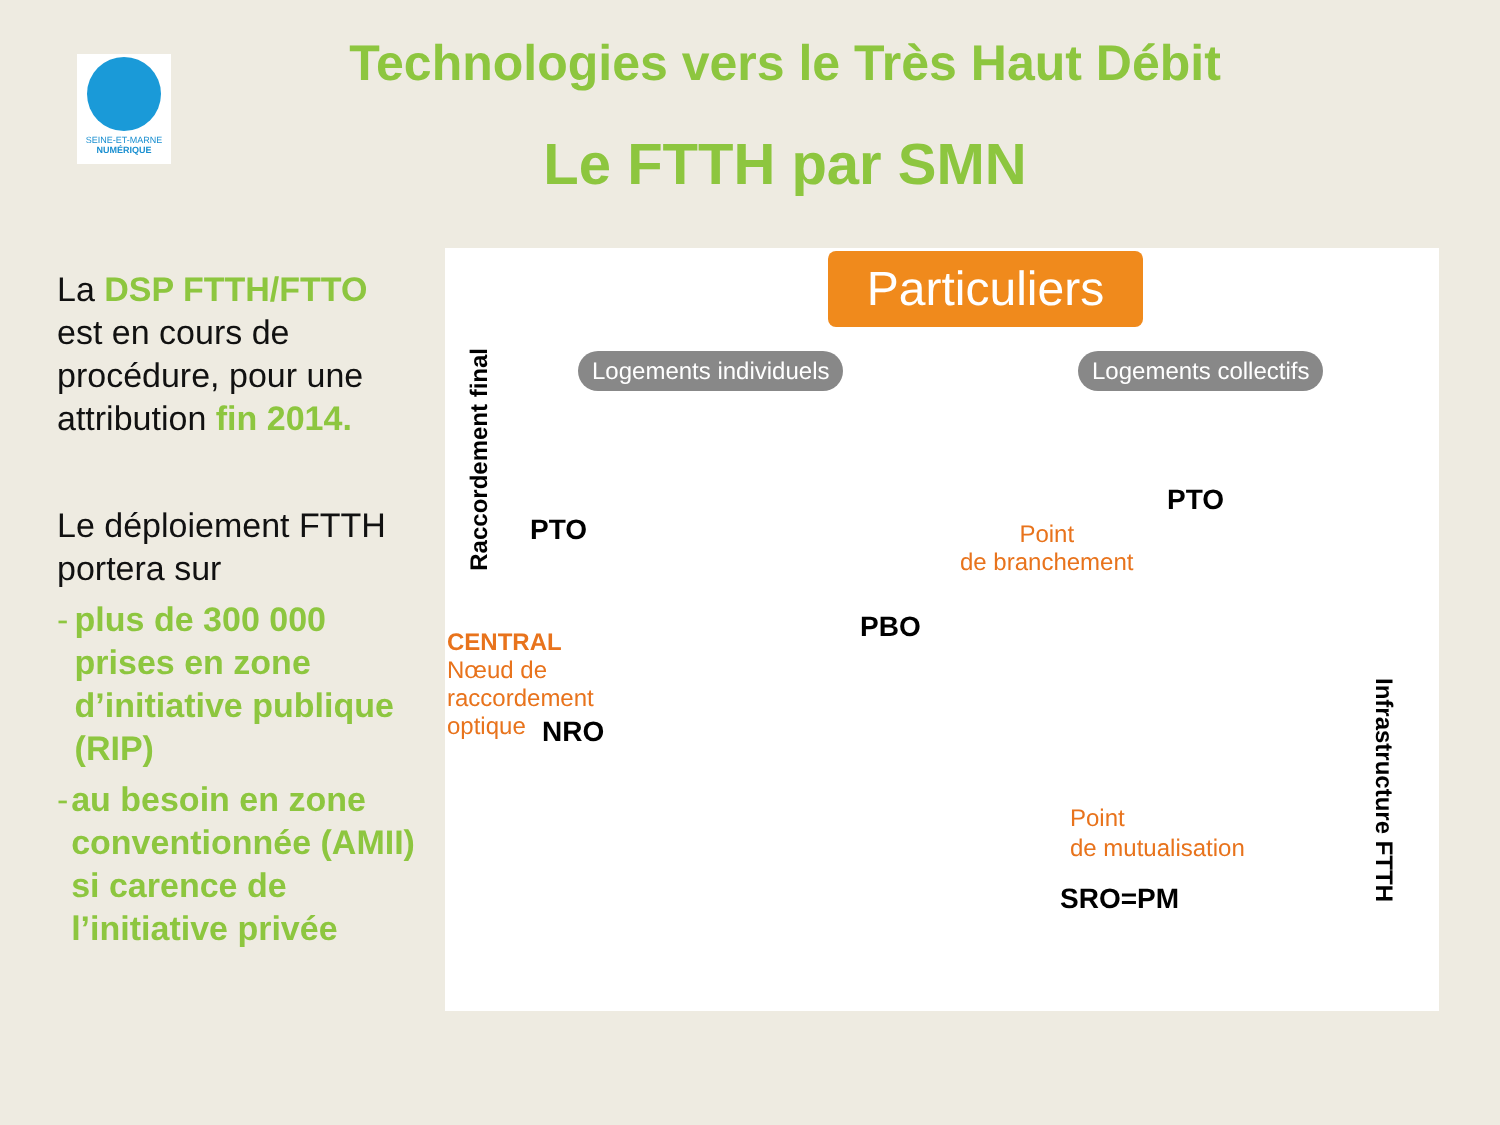SEINE-ET-MARNE
NUMÉRIQUE
Technologies vers le Très Haut Débit
Le FTTH par SMN
La DSP FTTH/FTTO est en cours de procédure, pour une attribution fin 2014.
Le déploiement FTTH portera sur
- plus de 300 000 prises en zone d’initiative publique (RIP)
- au besoin en zone conventionnée (AMII) si carence de l’initiative privée
Particuliers
Logements individuels Logements collectifs
Raccordement final
PTO
PTO
Point
de branchement
PBO
CENTRAL
Nœud de
raccordement
optique
NRO
Point
de mutualisation
SRO=PM
Infrastructure FTTH